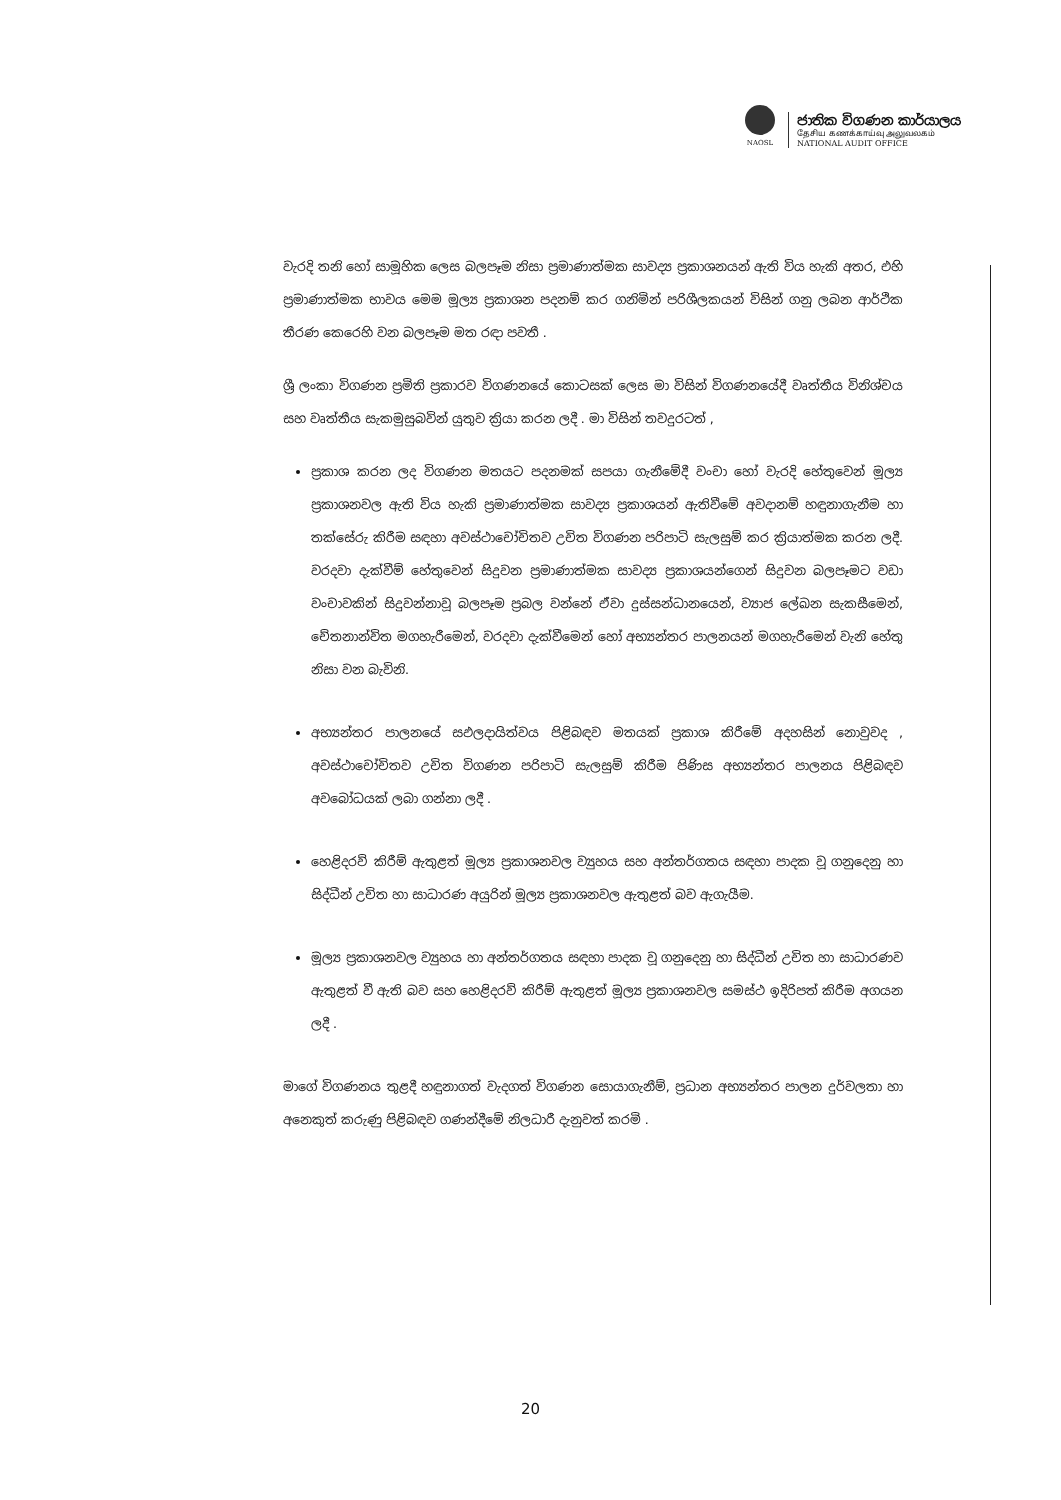NAOSL
ජාතික විගණන කාර්යාලය
தேசிய கணக்காய்வு அலுவலகம்
NATIONAL AUDIT OFFICE
වැරදි තනි හෝ සාමූහික ලෙස බලපෑම නිසා ප්‍රමාණාත්මක සාවද්‍ය ප්‍රකාශනයන් ඇති විය හැකි අතර, එහි ප්‍රමාණාත්මක භාවය මෙම මූල්‍ය ප්‍රකාශන පදනම් කර ගනිමින් පරිශීලකයන් විසින් ගනු ලබන ආර්ථික තීරණ කෙරෙහි වන බලපෑම මත රඳා පවතී .
ශ්‍රී ලංකා විගණන ප්‍රමිති ප්‍රකාරව විගණනයේ කොටසක් ලෙස මා විසින් විගණනයේදී වෘත්තීය විනිශ්චය සහ වෘත්තීය සැකමුසුබවින් යුතුව ක්‍රියා කරන ලදී . මා විසින් තවදුරටත් ,
ප්‍රකාශ කරන ලද විගණන මතයට පදනමක් සපයා ගැනීමේදී වංචා හෝ වැරදි හේතුවෙන් මූල්‍ය ප්‍රකාශනවල ඇති විය හැකි ප්‍රමාණාත්මක සාවද්‍ය ප්‍රකාශයන් ඇතිවීමේ අවදානම් හඳුනාගැනීම හා තක්සේරු කිරීම සඳහා අවස්ථාචෝචිතව උචිත විගණන පරිපාටි සැලසුම් කර ක්‍රියාත්මක කරන ලදී. වරදවා දැක්වීම් හේතුවෙන් සිදුවන ප්‍රමාණාත්මක සාවද්‍ය ප්‍රකාශයන්ගෙන් සිදුවන බලපෑමට වඩා වංචාවකින් සිදුවන්නාවූ බලපෑම ප්‍රබල වන්නේ ඒවා දුස්සන්ධානයෙන්, ව්‍යාජ ලේඛන සැකසීමෙන්, චේතනාන්විත මගහැරීමෙන්, වරදවා දැක්වීමෙන් හෝ අභ්‍යන්තර පාලනයන් මගහැරීමෙන් වැනි හේතු නිසා වන බැවිනි.
අභ්‍යන්තර පාලනයේ සඵලදායිත්වය පිළිබඳව මතයක් ප්‍රකාශ කිරීමේ අදහසින් නොවුවද , අවස්ථාචෝචිතව උචිත විගණන පරිපාටි සැලසුම් කිරීම පිණිස අභ්‍යන්තර පාලනය පිළිබඳව අවබෝධයක් ලබා ගන්නා ලදී .
හෙළිදරව් කිරීම් ඇතුළත් මූල්‍ය ප්‍රකාශනවල ව්‍යුහය සහ අන්තර්ගතය සඳහා පාදක වූ ගනුදෙනු හා සිද්ධීන් උචිත හා සාධාරණ අයුරින් මූල්‍ය ප්‍රකාශනවල ඇතුළත් බව ඇගැයීම.
මූල්‍ය ප්‍රකාශනවල ව්‍යුහය හා අන්තර්ගතය සඳහා පාදක වූ ගනුදෙනු හා සිද්ධීන් උචිත හා සාධාරණව ඇතුළත් වී ඇති බව සහ හෙළිදරව් කිරීම් ඇතුළත් මූල්‍ය ප්‍රකාශනවල සමස්ථ ඉදිරිපත් කිරීම අගයන ලදී .
මාගේ විගණනය තුළදී හඳුනාගත් වැදගත් විගණන සොයාගැනීම්, ප්‍රධාන අභ්‍යන්තර පාලන දුර්වලතා හා අනෙකුත් කරුණු පිළිබඳව ගණන්දීමේ නිලධාරී දැනුවත් කරමි .
20